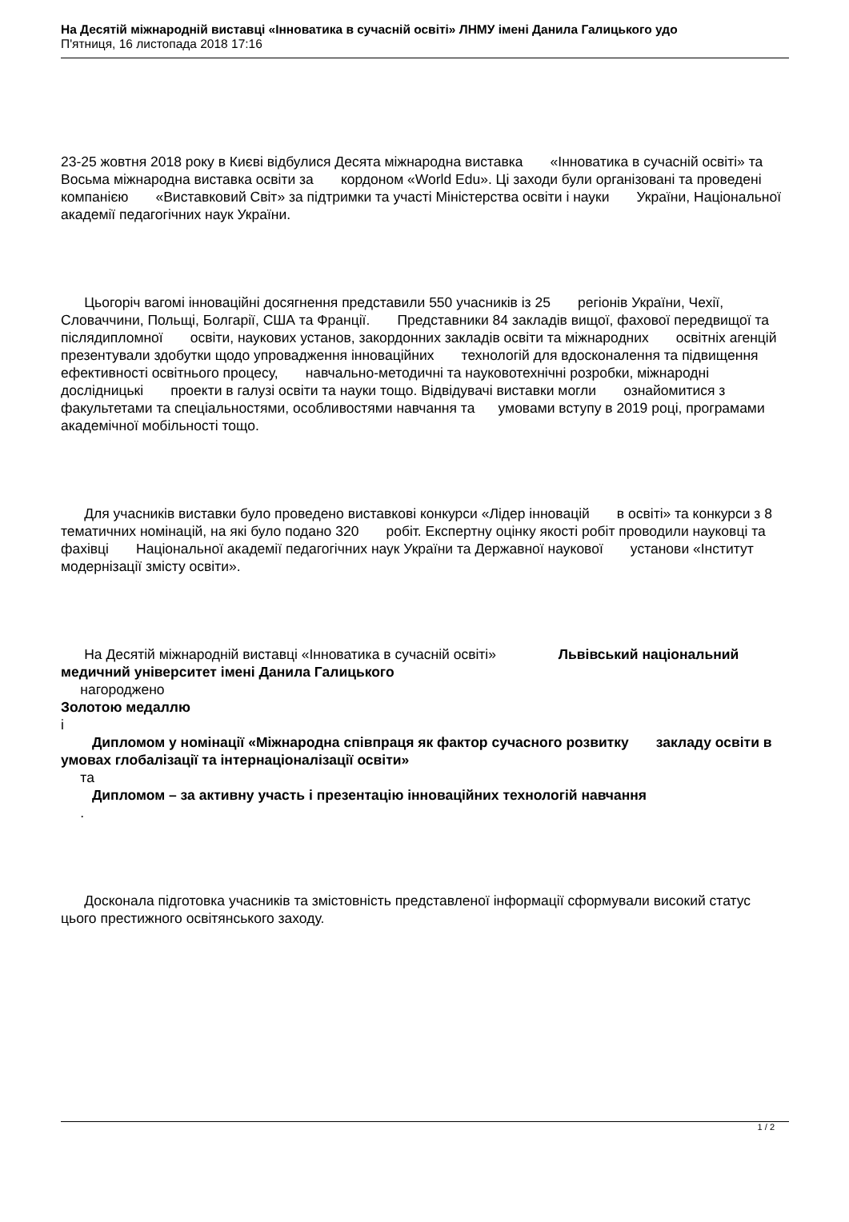На Десятій міжнародній виставці «Інноватика в сучасній освіті» ЛНМУ імені Данила Галицького удо
П'ятниця, 16 листопада 2018 17:16
23-25 жовтня 2018 року в Києві відбулися Десята міжнародна виставка «Інноватика в сучасній освіті» та Восьма міжнародна виставка освіти за кордоном «World Edu». Ці заходи були організовані та проведені компанією «Виставковий Світ» за підтримки та участі Міністерства освіти і науки України, Національної академії педагогічних наук України.
Цьогоріч вагомі інноваційні досягнення представили 550 учасників із 25 регіонів України, Чехії, Словаччини, Польщі, Болгарії, США та Франції. Представники 84 закладів вищої, фахової передвищої та післядипломної освіти, наукових установ, закордонних закладів освіти та міжнародних освітніх агенцій презентували здобутки щодо упровадження інноваційних технологій для вдосконалення та підвищення ефективності освітнього процесу, навчально-методичні та науковотехнічні розробки, міжнародні дослідницькі проекти в галузі освіти та науки тощо. Відвідувачі виставки могли ознайомитися з факультетами та спеціальностями, особливостями навчання та умовами вступу в 2019 році, програмами академічної мобільності тощо.
Для учасників виставки було проведено виставкові конкурси «Лідер інновацій в освіті» та конкурси з 8 тематичних номінацій, на які було подано 320 робіт. Експертну оцінку якості робіт проводили науковці та фахівці Національної академії педагогічних наук України та Державної наукової установи «Інститут модернізації змісту освіти».
На Десятій міжнародній виставці «Інноватика в сучасній освіті» Львівський національний медичний університет імені Данила Галицького
нагороджено
Золотою медаллю
і
Дипломом у номінації «Міжнародна співпраця як фактор сучасного розвитку закладу освіти в умовах глобалізації та інтернаціоналізації освіти»
та
Дипломом – за активну участь і презентацію інноваційних технологій навчання
.
Досконала підготовка учасників та змістовність представленої інформації сформували високий статус цього престижного освітянського заходу.
1 / 2